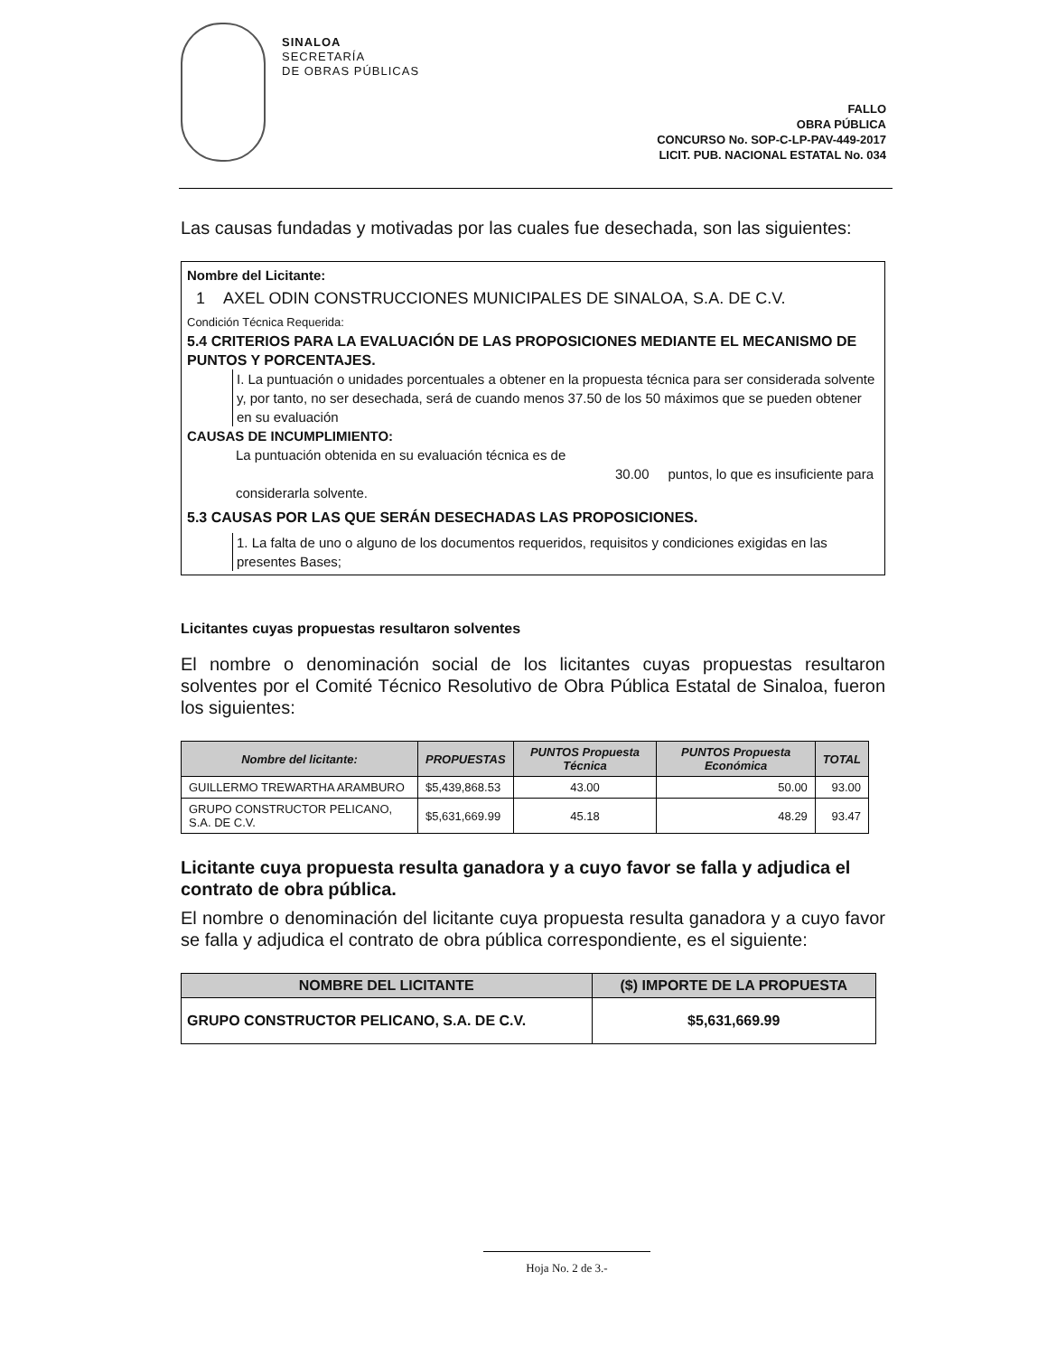SINALOA
SECRETARÍA
DE OBRAS PÚBLICAS
FALLO
OBRA PÚBLICA
CONCURSO No. SOP-C-LP-PAV-449-2017
LICIT. PUB. NACIONAL ESTATAL No. 034
Las causas fundadas y motivadas por las cuales fue desechada, son las siguientes:
Nombre del Licitante:
1 AXEL ODIN CONSTRUCCIONES MUNICIPALES DE SINALOA, S.A. DE C.V.
Condición Técnica Requerida:
5.4 CRITERIOS PARA LA EVALUACIÓN DE LAS PROPOSICIONES MEDIANTE EL MECANISMO DE PUNTOS Y PORCENTAJES.
I. La puntuación o unidades porcentuales a obtener en la propuesta técnica para ser considerada solvente y, por tanto, no ser desechada, será de cuando menos 37.50 de los 50 máximos que se pueden obtener en su evaluación
CAUSAS DE INCUMPLIMIENTO:
La puntuación obtenida en su evaluación técnica es de 30.00 puntos, lo que es insuficiente para considerarla solvente.
5.3 CAUSAS POR LAS QUE SERÁN DESECHADAS LAS PROPOSICIONES.
1. La falta de uno o alguno de los documentos requeridos, requisitos y condiciones exigidas en las presentes Bases;
Licitantes cuyas propuestas resultaron solventes
El nombre o denominación social de los licitantes cuyas propuestas resultaron solventes por el Comité Técnico Resolutivo de Obra Pública Estatal de Sinaloa, fueron los siguientes:
| Nombre del licitante: | PROPUESTAS | PUNTOS Propuesta Técnica | PUNTOS Propuesta Económica | TOTAL |
| --- | --- | --- | --- | --- |
| GUILLERMO TREWARTHA ARAMBURO | $5,439,868.53 | 43.00 | 50.00 | 93.00 |
| GRUPO CONSTRUCTOR PELICANO, S.A. DE C.V. | $5,631,669.99 | 45.18 | 48.29 | 93.47 |
Licitante cuya propuesta resulta ganadora y a cuyo favor se falla y adjudica el contrato de obra pública.
El nombre o denominación del licitante cuya propuesta resulta ganadora y a cuyo favor se falla y adjudica el contrato de obra pública correspondiente, es el siguiente:
| NOMBRE DEL LICITANTE | ($) IMPORTE DE LA PROPUESTA |
| --- | --- |
| GRUPO CONSTRUCTOR PELICANO, S.A. DE C.V. | $5,631,669.99 |
Hoja No. 2 de 3.-